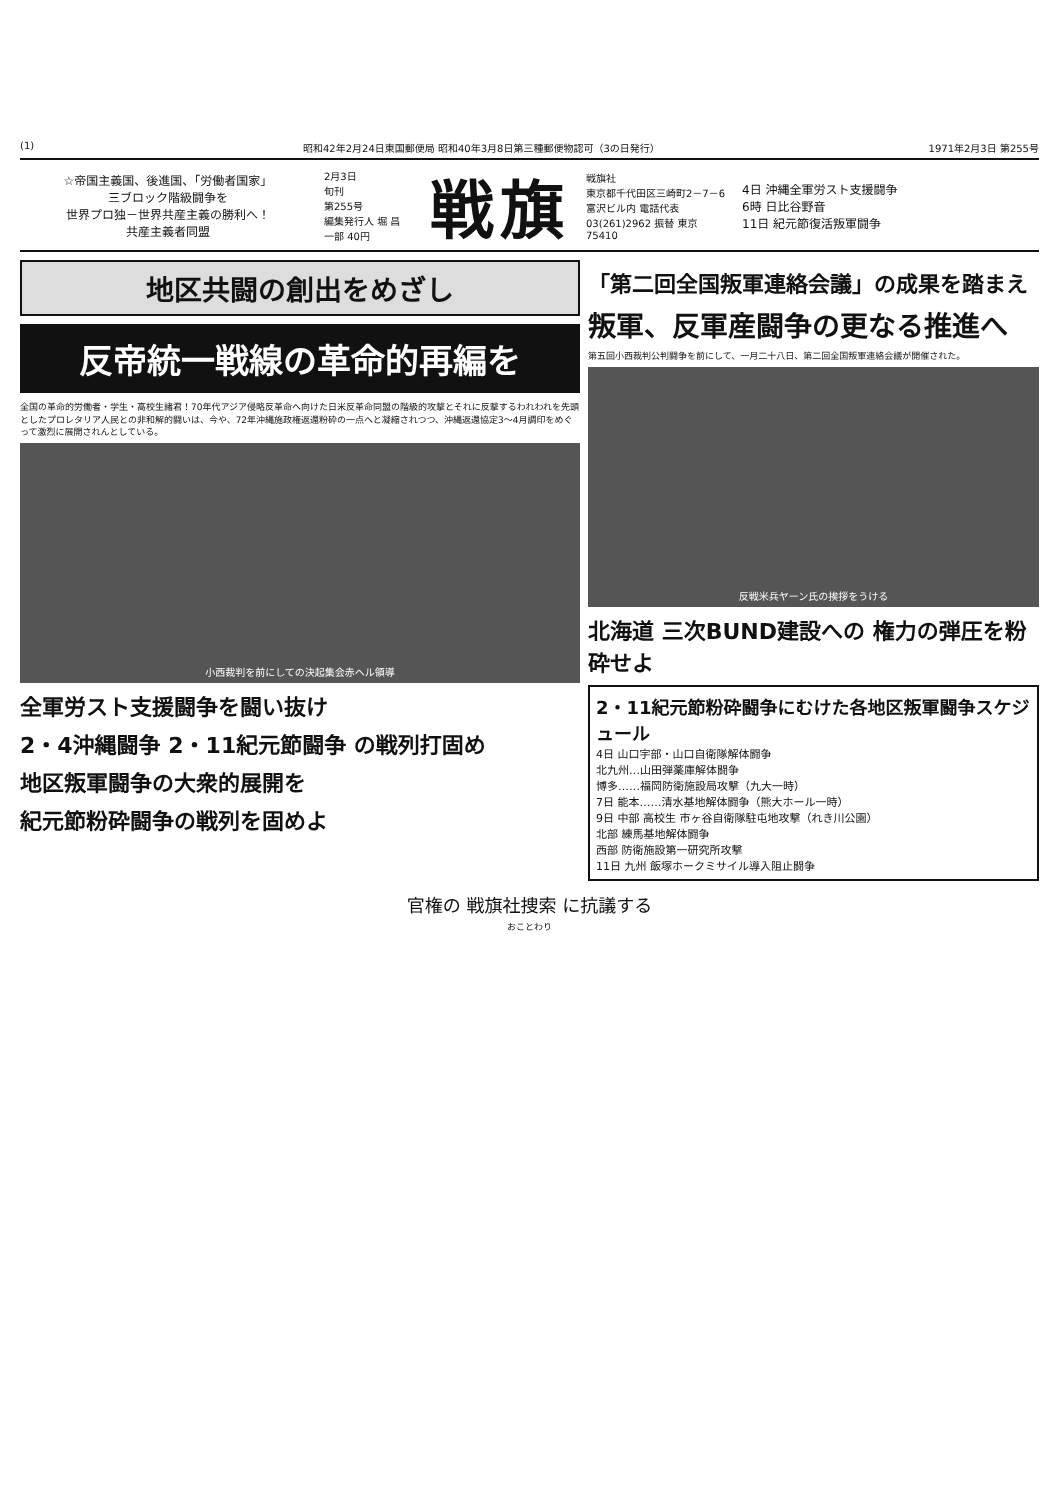(1) 昭和42年2月24日東国郵便局 昭和40年3月8日第三種郵便物認可（3の日発行） 1971年2月3日 第255号
☆帝国主義国、後進国、「労働者国家」
三ブロック階級闘争を
世界プロ独－世界共産主義の勝利へ！
共産主義者同盟
2月3日
旬刊
第255号
編集発行人 堀 昌
一部 40円
戦旗
戦旗社
東京都千代田区三崎町2－7－6 富沢ビル内 電話代表 03(261)2962 振替 東京75410
4日 沖縄全軍労スト支援闘争
6時 日比谷野音
11日 紀元節復活叛軍闘争
地区共闘の創出をめざし
反帝統一戦線の革命的再編を
全国の革命的労働者・学生・高校生諸君！70年代アジア侵略反革命へ向けた日米反革命同盟の階級的攻撃とそれに反撃するわれわれを先頭としたプロレタリア人民との非和解的闘いは、今や、72年沖縄施政権返還粉砕の一点へと凝縮されつつ、沖縄返還協定3～4月調印をめぐって激烈に展開されんとしている。
小西裁判を前にしての決起集会赤ヘル領導
全軍労スト支援闘争を闘い抜け
2・4沖縄闘争 2・11紀元節闘争 の戦列打固め
地区叛軍闘争の大衆的展開を
紀元節粉砕闘争の戦列を固めよ
「第二回全国叛軍連絡会議」の成果を踏まえ
叛軍、反軍産闘争の更なる推進へ
第五回小西裁判公判闘争を前にして、一月二十八日、第二回全国叛軍連絡会議が開催された。
反戦米兵ヤーン氏の挨拶をうける
北海道 三次BUND建設への 権力の弾圧を粉砕せよ
2・11紀元節粉砕闘争にむけた各地区叛軍闘争スケジュール
4日 山口宇部・山口自衛隊解体闘争
北九州…山田弾薬庫解体闘争
博多……福岡防衛施設局攻撃（九大一時）
7日 能本……清水基地解体闘争（熊大ホール一時）
9日 中部 高校生 市ヶ谷自衛隊駐屯地攻撃（れき川公園）
北部 練馬基地解体闘争
西部 防衛施設第一研究所攻撃
11日 九州 飯塚ホークミサイル導入阻止闘争
官権の 戦旗社捜索 に抗議する
おことわり